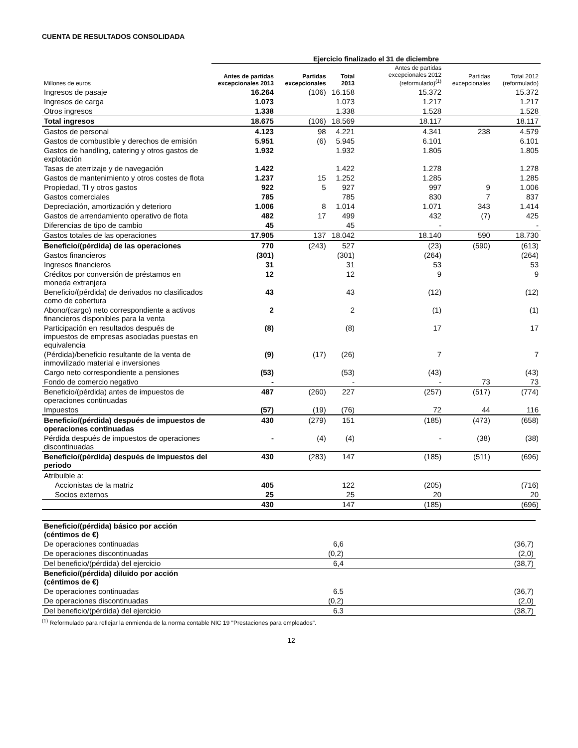CUENTA DE RESULTADOS CONSOLIDADA
| | Ejercicio finalizado el 31 de diciembre | | | | | | |
| --- | --- | --- | --- | --- | --- | --- | --- |
| Millones de euros | Antes de partidas excepcionales 2013 | Partidas excepcionales | Total 2013 | | Antes de partidas excepcionales 2012 (reformulado)<sup>(1)</sup> | Partidas excepcionales | Total 2012 (reformulado) |
| Ingresos de pasaje | 16.264 | (106) | 16.158 | | 15.372 | | 15.372 |
| Ingresos de carga | 1.073 | | 1.073 | | 1.217 | | 1.217 |
| Otros ingresos | 1.338 | | 1.338 | | 1.528 | | 1.528 |
| Total ingresos | 18.675 | (106) | 18.569 | | 18.117 | | 18.117 |
| Gastos de personal | 4.123 | 98 | 4.221 | | 4.341 | 238 | 4.579 |
| Gastos de combustible y derechos de emisión | 5.951 | (6) | 5.945 | | 6.101 | | 6.101 |
| Gastos de handling, catering y otros gastos de explotación | 1.932 | | 1.932 | | 1.805 | | 1.805 |
| Tasas de aterrizaje y de navegación | 1.422 | | 1.422 | | 1.278 | | 1.278 |
| Gastos de mantenimiento y otros costes de flota | 1.237 | 15 | 1.252 | | 1.285 | | 1.285 |
| Propiedad, TI y otros gastos | 922 | 5 | 927 | | 997 | 9 | 1.006 |
| Gastos comerciales | 785 | | 785 | | 830 | 7 | 837 |
| Depreciación, amortización y deterioro | 1.006 | 8 | 1.014 | | 1.071 | 343 | 1.414 |
| Gastos de arrendamiento operativo de flota | 482 | 17 | 499 | | 432 | (7) | 425 |
| Diferencias de tipo de cambio | 45 | | 45 | | - | | - |
| Gastos totales de las operaciones | 17.905 | 137 | 18.042 | | 18.140 | 590 | 18.730 |
| Beneficio/(pérdida) de las operaciones | 770 | (243) | 527 | | (23) | (590) | (613) |
| Gastos financieros | (301) | | (301) | | (264) | | (264) |
| Ingresos financieros | 31 | | 31 | | 53 | | 53 |
| Créditos por conversión de préstamos en moneda extranjera | 12 | | 12 | | 9 | | 9 |
| Beneficio/(pérdida) de derivados no clasificados como de cobertura | 43 | | 43 | | (12) | | (12) |
| Abono/(cargo) neto correspondiente a activos financieros disponibles para la venta | 2 | | 2 | | (1) | | (1) |
| Participación en resultados después de impuestos de empresas asociadas puestas en equivalencia | (8) | | (8) | | 17 | | 17 |
| (Pérdida)/beneficio resultante de la venta de inmovilizado material e inversiones | (9) | (17) | (26) | | 7 | | 7 |
| Cargo neto correspondiente a pensiones | (53) | | (53) | | (43) | | (43) |
| Fondo de comercio negativo | - | | - | | - | 73 | 73 |
| Beneficio/(pérdida) antes de impuestos de operaciones continuadas | 487 | (260) | 227 | | (257) | (517) | (774) |
| Impuestos | (57) | (19) | (76) | | 72 | 44 | 116 |
| Beneficio/(pérdida) después de impuestos de operaciones continuadas | 430 | (279) | 151 | | (185) | (473) | (658) |
| Pérdida después de impuestos de operaciones discontinuadas | - | (4) | (4) | | - | (38) | (38) |
| Beneficio/(pérdida) después de impuestos del periodo | 430 | (283) | 147 | | (185) | (511) | (696) |
| Atribuible a: | | | | | | | |
| Accionistas de la matriz | 405 | | 122 | | (205) | | (716) |
| Socios externos | 25 | | 25 | | 20 | | 20 |
| | 430 | | 147 | | (185) | | (696) |
| Beneficio/(pérdida) básico por acción (céntimos de €) | | | |
| De operaciones continuadas | 6,6 | | (36,7) |
| De operaciones discontinuadas | (0,2) | | (2,0) |
| Del beneficio/(pérdida) del ejercicio | 6,4 | | (38,7) |
| Beneficio/(pérdida) diluido por acción (céntimos de €) | | | |
| De operaciones continuadas | 6.5 | | (36,7) |
| De operaciones discontinuadas | (0,2) | | (2,0) |
| Del beneficio/(pérdida) del ejercicio | 6.3 | | (38,7) |
<sup>(1)</sup> Reformulado para reflejar la enmienda de la norma contable NIC 19 "Prestaciones para empleados".
12